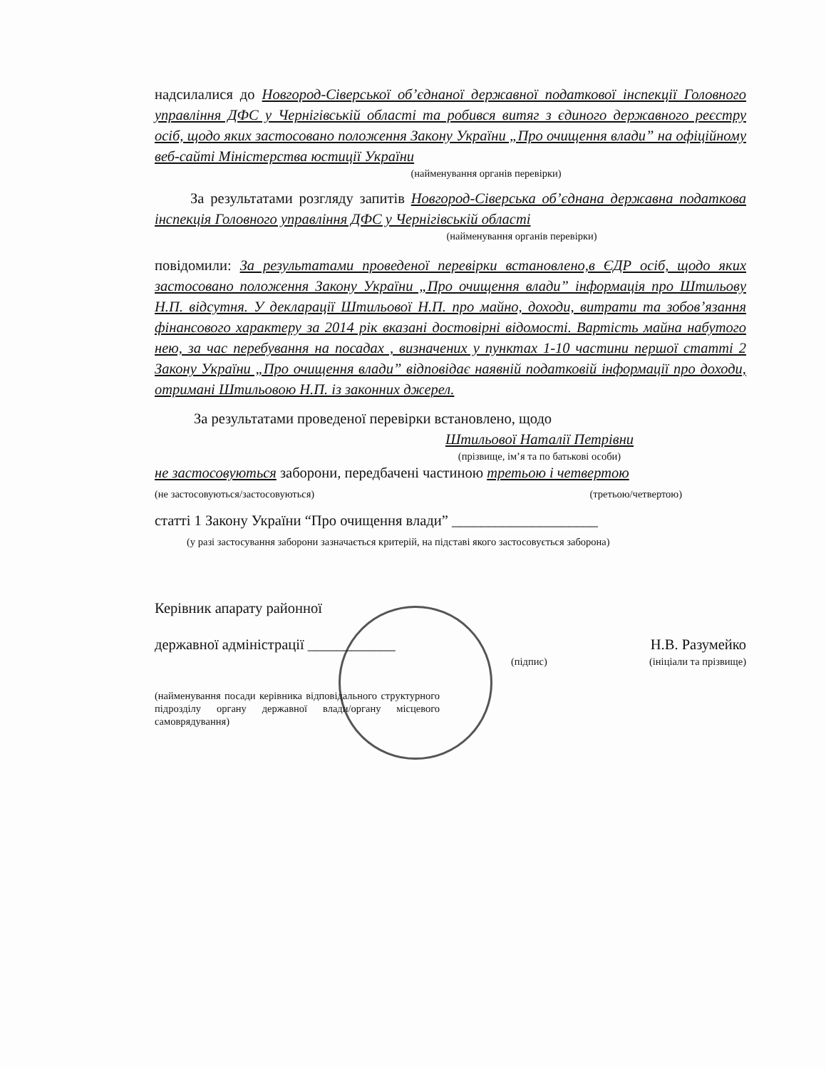надсилалися до Новгород-Сіверської об’єднаної державної податкової інспекції Головного управління ДФС у Чернігівській області та робився витяг з єдиного державного реєстру осіб, щодо яких застосовано положення Закону України „Про очищення влади” на офіційному веб-сайті Міністерства юстиції України
(найменування органів перевірки)
За результатами розгляду запитів Новгород-Сіверська об’єднана державна податкова інспекція Головного управління ДФС у Чернігівській області
(найменування органів перевірки)
повідомили: За результатами проведеної перевірки встановлено,в ЄДР осіб, щодо яких застосовано положення Закону України „Про очищення влади” інформація про Штильову Н.П. відсутня. У декларації Штильової Н.П. про майно, доходи, витрати та зобов’язання фінансового характеру за 2014 рік вказані достовірні відомості. Вартість майна набутого нею, за час перебування на посадах , визначених у пунктах 1-10 частини першої статті 2 Закону України „Про очищення влади” відповідає наявній податковій інформації про доходи, отримані Штильовою Н.П. із законних джерел.
За результатами проведеної перевірки встановлено, щодо
Штильової Наталії Петрівни
(прізвище, ім’я та по батькові особи)
не застосовуються заборони, передбачені частиною третьою і четвертою
(не застосовуються/застосовуються) (третьою/четвертою)
статті 1 Закону України “Про очищення влади” ____________________
(у разі застосування заборони зазначається критерій, на підставі якого застосовується заборона)
Керівник апарату районної
державної адміністрації ____________ Н.В. Разумейко
(підпис) (ініціали та прізвище)
(найменування посади керівника відповідального структурного підрозділу органу державної влади/органу місцевого самоврядування)